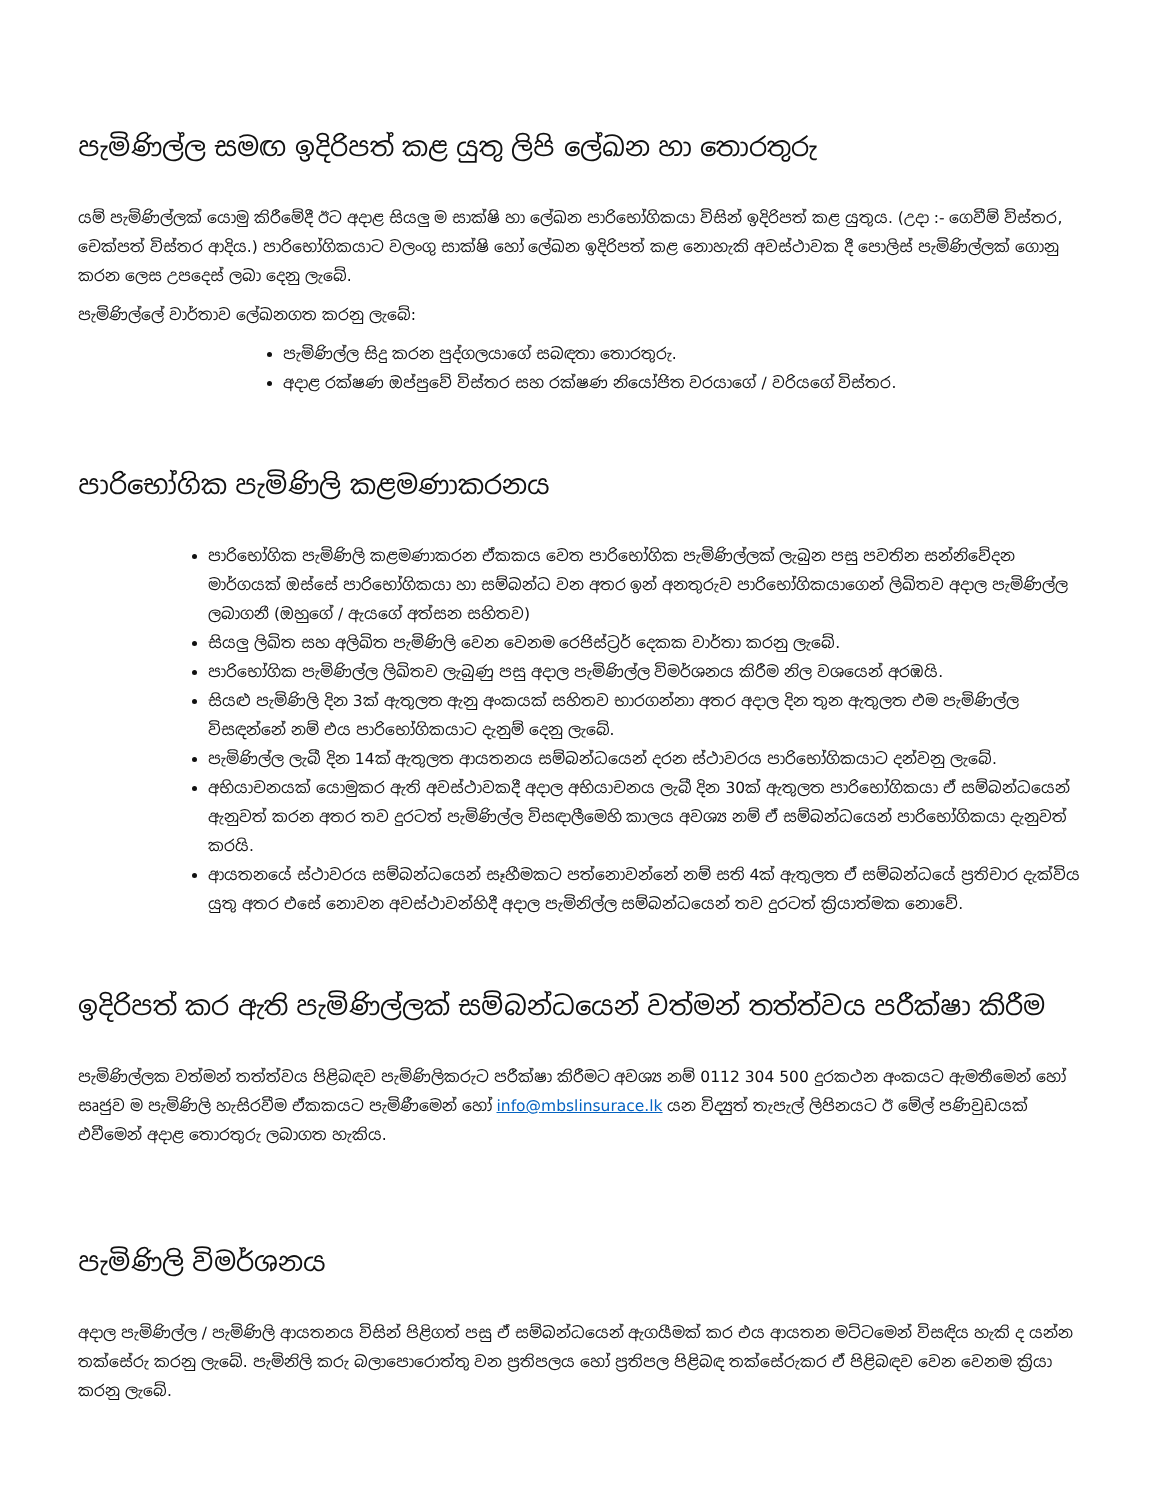පැමිණිල්ල සමඟ ඉදිරිපත් කළ යුතු ලිපි ලේඛන හා තොරතුරු
යම් පැමිණිල්ලක් යොමු කිරීමේදී ඊට අදාළ සියලු ම සාක්ෂි හා ලේඛන පාරිභෝගිකයා විසින් ඉදිරිපත් කළ යුතුය. (උදා :- ගෙවීම් විස්තර, චෙක්පත් විස්තර ආදිය.) පාරිභෝගිකයාට වලංගු සාක්ෂි හෝ ලේඛන ඉදිරිපත් කළ නොහැකි අවස්ථාවක දී පොලිස් පැමිණිල්ලක් ගොනු කරන ලෙස උපදෙස් ලබා දෙනු ලැබේ.
පැමිණිල්ලේ වාර්තාව ලේඛනගත කරනු ලැබේ:
පැමිණිල්ල සිදු කරන පුද්ගලයාගේ සබඳතා තොරතුරු.
අදාළ රක්ෂණ ඔප්පුවේ විස්තර සහ රක්ෂණ නියෝජිත වරයාගේ / වරියගේ විස්තර.
පාරිභෝගික පැමිණිලි කළමණාකරනය
පාරිභෝගික පැමිණිලි කළමණාකරන ඒකකය වෙත පාරිභෝගික පැමිණිල්ලක් ලැබුන පසු පවතින සන්නිවේදන මාර්ගයක් ඔස්සේ පාරිභෝගිකයා හා සම්බන්ධ වන අතර ඉන් අනතුරුව පාරිභෝගිකයාගෙන් ලිඛිතව අදාල පැමිණිල්ල ලබාගනී (ඔහුගේ / ඇයගේ අත්සන සහිතව)
සියලු ලිඛිත සහ අලිඛිත පැමිණිලි වෙන වෙනම රෙජිස්ට්‍රර් දෙකක වාර්තා කරනු ලැබේ.
පාරිභෝගික පැමිණිල්ල ලිඛිතව ලැබුණු පසු අදාල පැමිණිල්ල විමර්ශනය කිරීම නිල වශයෙන් අරඹයි.
සියළු පැමිණිලි දින 3ක් ඇතුලත ඇනු අංකයක් සහිතව භාරගන්නා අතර අදාල දින තුන ඇතුලත එම පැමිණිල්ල විසඳන්නේ නම් එය පාරිභෝගිකයාට දැනුම් දෙනු ලැබේ.
පැමිණිල්ල ලැබී දින 14ක් ඇතුලත ආයතනය සම්බන්ධයෙන් දරන ස්ථාවරය පාරිභෝගිකයාට දන්වනු ලැබේ.
අභියාචනයක් යොමුකර ඇති අවස්ථාවකදී අදාල අභියාචනය ලැබී දින 30ක් ඇතුලත පාරිභෝගිකයා ඒ සම්බන්ධයෙන් ඇනුවත් කරන අතර තව දුරටත් පැමිණිල්ල විසඳාලීමෙහි කාලය අවශ්‍ය නම් ඒ සම්බන්ධයෙන් පාරිභෝගිකයා දැනුවත් කරයි.
ආයතනයේ ස්ථාවරය සම්බන්ධයෙන් සෑහීමකට පත්නොවන්නේ නම් සති 4ක් ඇතුලත ඒ සම්බන්ධයේ ප්‍රතිචාර දැක්විය යුතු අතර එසේ නොවන අවස්ථාවන්හිදී අදාල පැමිනිල්ල සම්බන්ධයෙන් තව දුරටත් ක්‍රියාත්මක නොවේ.
ඉදිරිපත් කර ඇති පැමිණිල්ලක් සම්බන්ධයෙන් වත්මන් තත්ත්වය පරීක්ෂා කිරීම
පැමිණිල්ලක වත්මන් තත්ත්වය පිළිබඳව පැමිණිලිකරුට පරීක්ෂා කිරීමට අවශ්‍ය නම් 0112 304 500 දුරකථන අංකයට ඇමතීමෙන් හෝ සෘජුව ම පැමිණිලි හැසිරවීම ඒකකයට පැමිණීමෙන් හෝ info@mbslinsurace.lk යන විද්‍යුත් තැපැල් ලිපිනයට ඊ මේල් පණිවුඩයක් එවීමෙන් අදාළ තොරතුරු ලබාගත හැකිය.
පැමිණිලි විමර්ශනය
අදාල පැමිණිල්ල / පැමිණිලි ආයතනය විසින් පිළිගත් පසු ඒ සම්බන්ධයෙන් ඇගයීමක් කර එය ආයතන මට්ටමෙන් විසඳිය හැකි ද යන්න තක්සේරු කරනු ලැබේ. පැමිනිලි කරු බලාපොරොත්තු වන ප්‍රතිපලය හෝ ප්‍රතිපල පිළිබඳ තක්සේරුකර ඒ පිළිබඳව වෙන වෙනම ක්‍රියා කරනු ලැබේ.